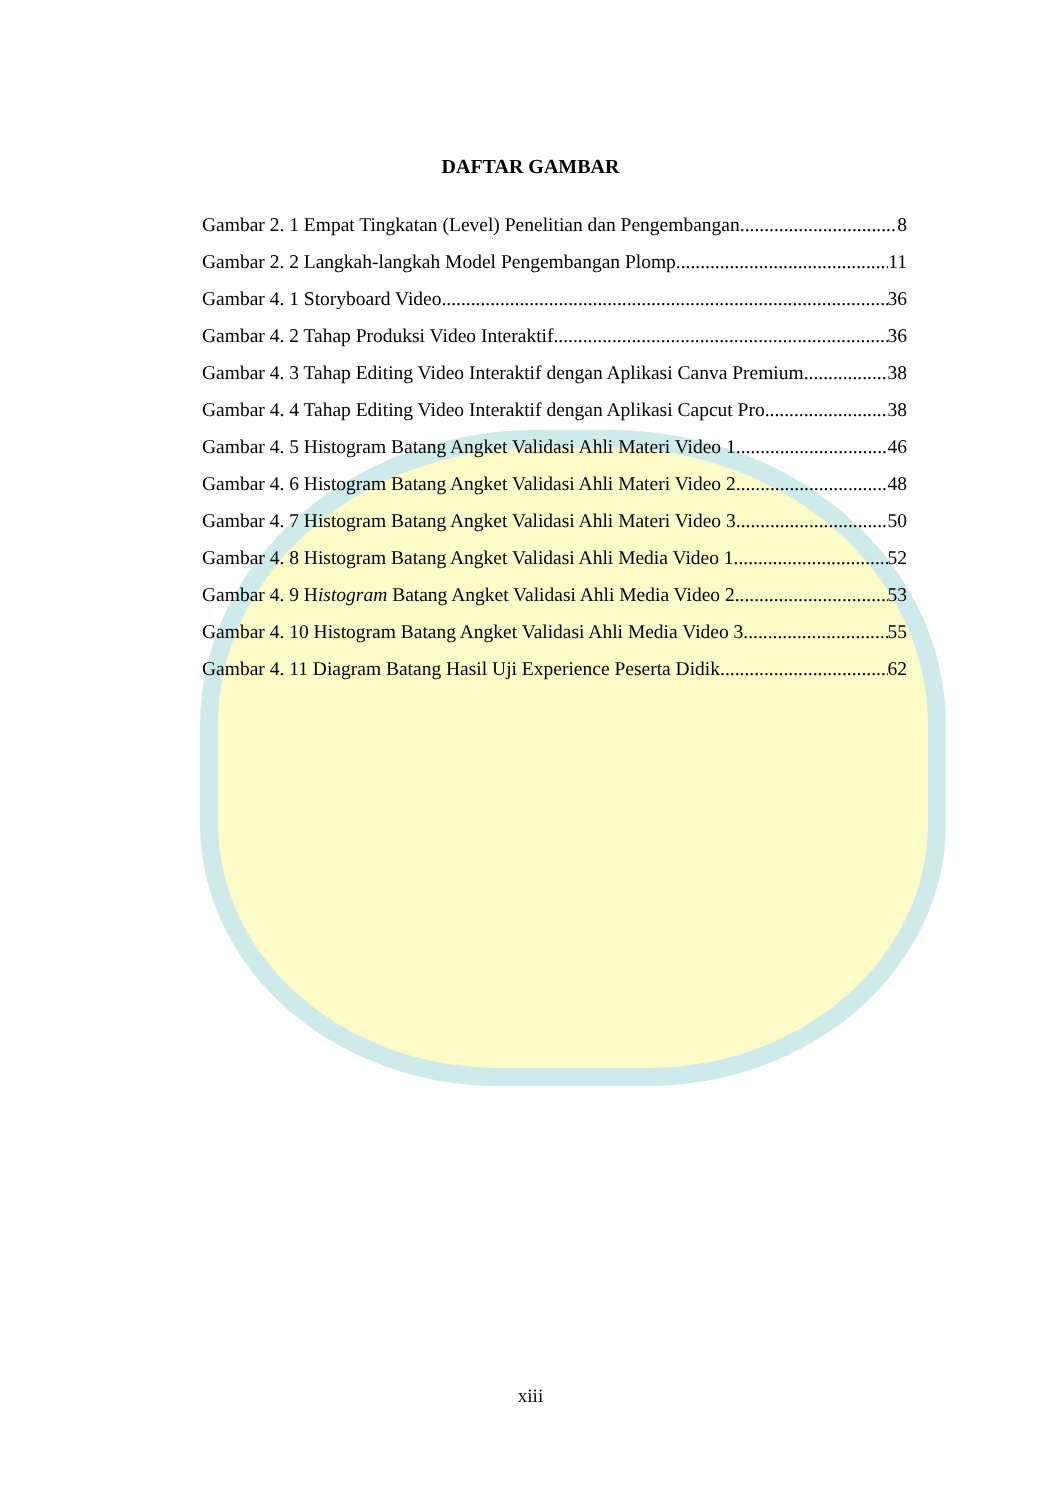DAFTAR GAMBAR
Gambar 2. 1 Empat Tingkatan (Level) Penelitian dan Pengembangan 8
Gambar 2. 2 Langkah-langkah Model Pengembangan Plomp 11
Gambar 4. 1 Storyboard Video 36
Gambar 4. 2 Tahap Produksi Video Interaktif 36
Gambar 4. 3 Tahap Editing Video Interaktif dengan Aplikasi Canva Premium 38
Gambar 4. 4 Tahap Editing Video Interaktif dengan Aplikasi Capcut Pro 38
Gambar 4. 5 Histogram Batang Angket Validasi Ahli Materi Video 1 46
Gambar 4. 6 Histogram Batang Angket Validasi Ahli Materi Video 2 48
Gambar 4. 7 Histogram Batang Angket Validasi Ahli Materi Video 3 50
Gambar 4. 8 Histogram Batang Angket Validasi Ahli Media Video 1 52
Gambar 4. 9 Histogram Batang Angket Validasi Ahli Media Video 2 53
Gambar 4. 10 Histogram Batang Angket Validasi Ahli Media Video 3 55
Gambar 4. 11 Diagram Batang Hasil Uji Experience Peserta Didik 62
xiii